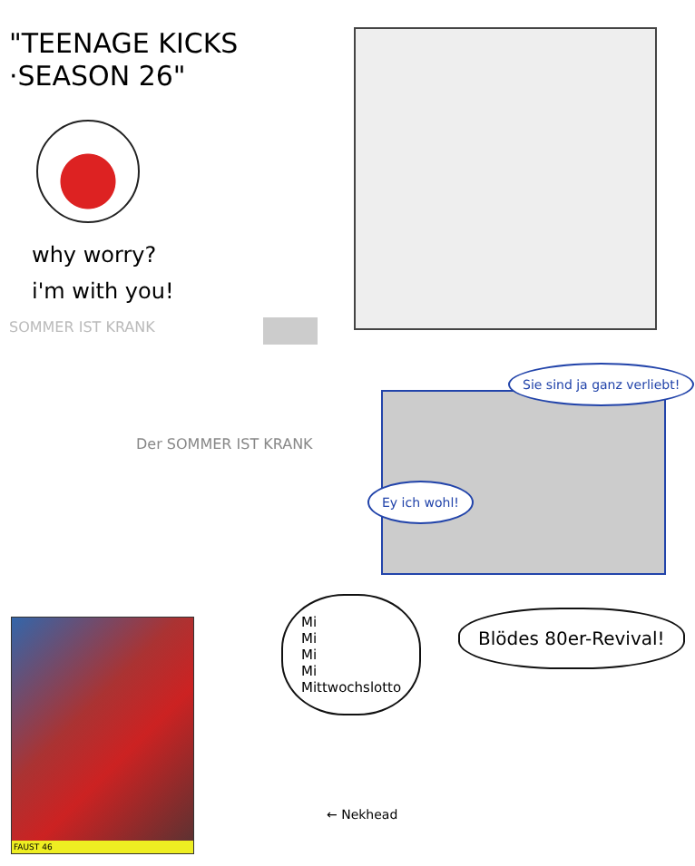"TEENAGE KICKS
·SEASON 26"
why worry?
i'm with you!
SOMMER IST KRANK
Der SOMMER IST KRANK
FAUST 46
Sie sind ja ganz verliebt!
Ey ich wohl!
Mi
Mi
Mi
Mi
Mittwochslotto
Blödes 80er-Revival!
← Nekhead